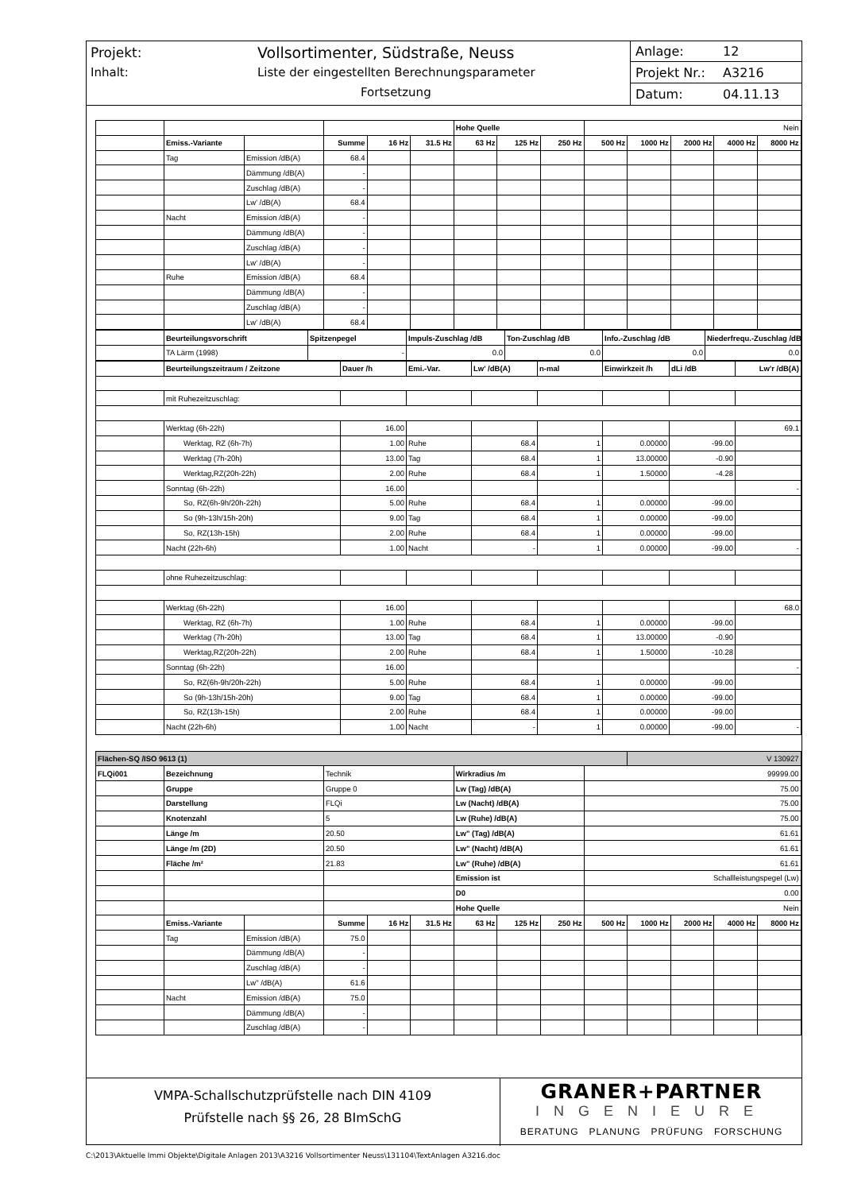Projekt: Vollsortimenter, Südstraße, Neuss
Inhalt: Liste der eingestellten Berechnungsparameter
Fortsetzung
Anlage: 12
Projekt Nr.: A3216
Datum: 04.11.13
| | | | | | | Hohe Quelle | | | Nein | | | | |
| | Emiss.-Variante | | Summe | 16 Hz | 31.5 Hz | 63 Hz | 125 Hz | 250 Hz | 500 Hz | 1000 Hz | 2000 Hz | 4000 Hz | 8000 Hz |
| | Tag | Emission /dB(A) | 68.4 | | | | | | | | | | |
| | | Dämmung /dB(A) | - | | | | | | | | | | |
| | | Zuschlag /dB(A) | - | | | | | | | | | | |
| | | Lw' /dB(A) | 68.4 | | | | | | | | | | |
| | Nacht | Emission /dB(A) | - | | | | | | | | | | |
| | | Dämmung /dB(A) | - | | | | | | | | | | |
| | | Zuschlag /dB(A) | - | | | | | | | | | | |
| | | Lw' /dB(A) | - | | | | | | | | | | |
| | Ruhe | Emission /dB(A) | 68.4 | | | | | | | | | | |
| | | Dämmung /dB(A) | - | | | | | | | | | | |
| | | Zuschlag /dB(A) | - | | | | | | | | | | |
| | | Lw' /dB(A) | 68.4 | | | | | | | | | | |
| | Beurteilungsvorschrift | Spitzenpegel | Impuls-Zuschlag /dB | Ton-Zuschlag /dB | Info.-Zuschlag /dB | Niederfrequ.-Zuschlag /dB |
| | TA Lärm (1998) | - | 0.0 | 0.0 | 0.0 | 0.0 |
| | Beurteilungszeitraum / Zeitzone | Dauer /h | Emi.-Var. | Lw' /dB(A) | n-mal | Einwirkzeit /h | dLi /dB | Lw'r /dB(A) |
| | mit Ruhezeitzuschlag: | | | | | | | |
| | Werktag (6h-22h) | 16.00 | | | | | | 69.1 |
| | Werktag, RZ (6h-7h) | 1.00 | Ruhe | 68.4 | 1 | 0.00000 | -99.00 | |
| | Werktag (7h-20h) | 13.00 | Tag | 68.4 | 1 | 13.00000 | -0.90 | |
| | Werktag,RZ(20h-22h) | 2.00 | Ruhe | 68.4 | 1 | 1.50000 | -4.28 | |
| | Sonntag (6h-22h) | 16.00 | | | | | | - |
| | So, RZ(6h-9h/20h-22h) | 5.00 | Ruhe | 68.4 | 1 | 0.00000 | -99.00 | |
| | So (9h-13h/15h-20h) | 9.00 | Tag | 68.4 | 1 | 0.00000 | -99.00 | |
| | So, RZ(13h-15h) | 2.00 | Ruhe | 68.4 | 1 | 0.00000 | -99.00 | |
| | Nacht (22h-6h) | 1.00 | Nacht | - | 1 | 0.00000 | -99.00 | - |
| | ohne Ruhezeitzuschlag: | | | | | | | |
| | Werktag (6h-22h) | 16.00 | | | | | | 68.0 |
| | Werktag, RZ (6h-7h) | 1.00 | Ruhe | 68.4 | 1 | 0.00000 | -99.00 | |
| | Werktag (7h-20h) | 13.00 | Tag | 68.4 | 1 | 13.00000 | -0.90 | |
| | Werktag,RZ(20h-22h) | 2.00 | Ruhe | 68.4 | 1 | 1.50000 | -10.28 | |
| | Sonntag (6h-22h) | 16.00 | | | | | | - |
| | So, RZ(6h-9h/20h-22h) | 5.00 | Ruhe | 68.4 | 1 | 0.00000 | -99.00 | |
| | So (9h-13h/15h-20h) | 9.00 | Tag | 68.4 | 1 | 0.00000 | -99.00 | |
| | So, RZ(13h-15h) | 2.00 | Ruhe | 68.4 | 1 | 0.00000 | -99.00 | |
| | Nacht (22h-6h) | 1.00 | Nacht | - | 1 | 0.00000 | -99.00 | - |
| Flächen-SQ /ISO 9613 (1) | | | | | | | | | | V 130927 | | | |
| FLQi001 | Bezeichnung | | Technik | | | Wirkradius /m | | | 99999.00 | | | | |
| | Gruppe | | Gruppe 0 | | | Lw (Tag) /dB(A) | | | 75.00 | | | | |
| | Darstellung | | FLQi | | | Lw (Nacht) /dB(A) | | | 75.00 | | | | |
| | Knotenzahl | | 5 | | | Lw (Ruhe) /dB(A) | | | 75.00 | | | | |
| | Länge /m | | 20.50 | | | Lw" (Tag) /dB(A) | | | 61.61 | | | | |
| | Länge /m (2D) | | 20.50 | | | Lw" (Nacht) /dB(A) | | | 61.61 | | | | |
| | Fläche /m² | | 21.83 | | | Lw" (Ruhe) /dB(A) | | | 61.61 | | | | |
| | | | | | | Emission ist | | | Schallleistungspegel (Lw) | | | | |
| | | | | | | D0 | | | 0.00 | | | | |
| | | | | | | Hohe Quelle | | | Nein | | | | |
| | Emiss.-Variante | | Summe | 16 Hz | 31.5 Hz | 63 Hz | 125 Hz | 250 Hz | 500 Hz | 1000 Hz | 2000 Hz | 4000 Hz | 8000 Hz |
| | Tag | Emission /dB(A) | 75.0 | | | | | | | | | | |
| | | Dämmung /dB(A) | - | | | | | | | | | | |
| | | Zuschlag /dB(A) | - | | | | | | | | | | |
| | | Lw" /dB(A) | 61.6 | | | | | | | | | | |
| | Nacht | Emission /dB(A) | 75.0 | | | | | | | | | | |
| | | Dämmung /dB(A) | - | | | | | | | | | | |
| | | Zuschlag /dB(A) | - | | | | | | | | | | |
VMPA-Schallschutzprüfstelle nach DIN 4109
Prüfstelle nach §§ 26, 28 BImSchG
GRANER+PARTNER
INGENIEURE
BERATUNG PLANUNG PRÜFUNG FORSCHUNG
C:\2013\Aktuelle Immi Objekte\Digitale Anlagen 2013\A3216 Vollsortimenter Neuss\131104\TextAnlagen A3216.doc